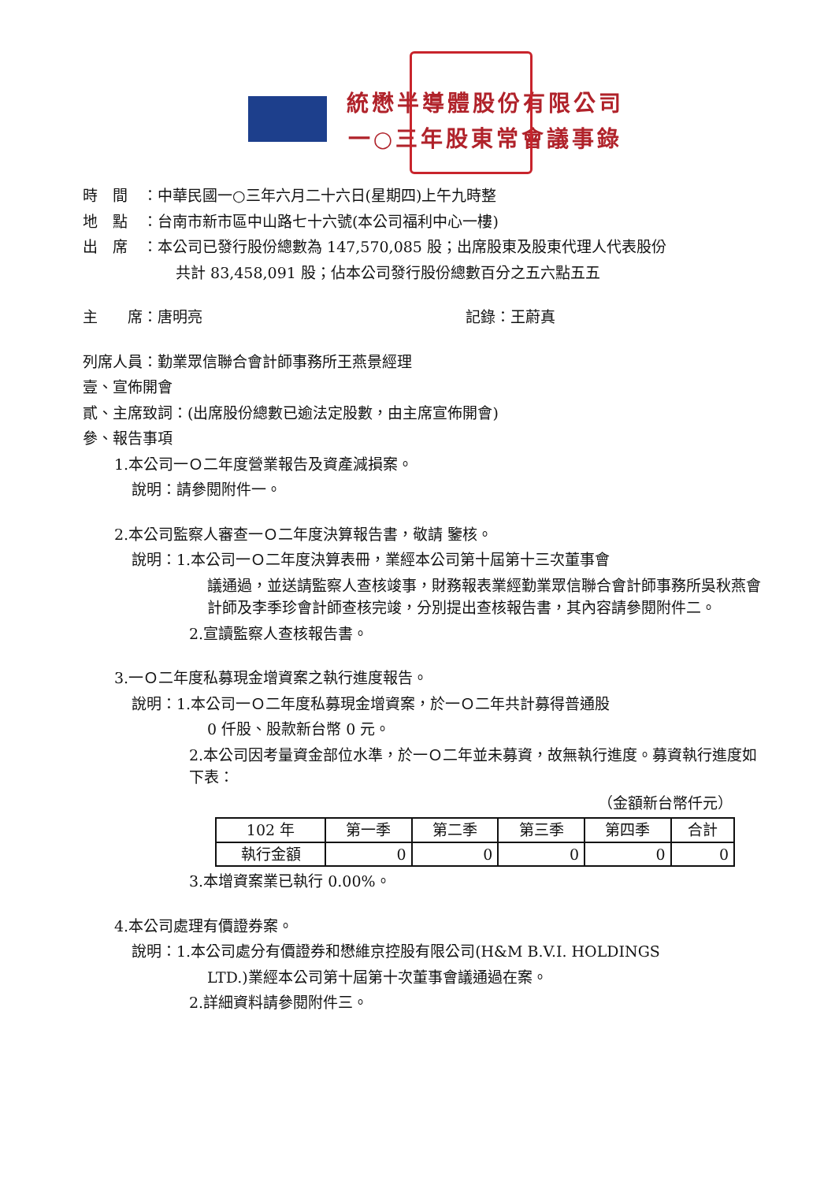統懋半導體股份有限公司
一○三年股東常會議事錄
時　間　：中華民國一○三年六月二十六日(星期四)上午九時整
地　點　：台南市新市區中山路七十六號(本公司福利中心一樓)
出　席　：本公司已發行股份總數為 147,570,085 股；出席股東及股東代理人代表股份
共計 83,458,091 股；佔本公司發行股份總數百分之五六點五五
主　　席：唐明亮 記錄：王蔚真
列席人員：勤業眾信聯合會計師事務所王燕景經理
壹、宣佈開會
貳、主席致詞：(出席股份總數已逾法定股數，由主席宣佈開會)
參、報告事項
1.本公司一Ｏ二年度營業報告及資產減損案。
說明：請參閱附件一。
2.本公司監察人審查一Ｏ二年度決算報告書，敬請 鑒核。
說明：1.本公司一Ｏ二年度決算表冊，業經本公司第十屆第十三次董事會
議通過，並送請監察人查核竣事，財務報表業經勤業眾信聯合會計師事務所吳秋燕會計師及李季珍會計師查核完竣，分別提出查核報告書，其內容請參閱附件二。
2.宣讀監察人查核報告書。
3.一Ｏ二年度私募現金增資案之執行進度報告。
說明：1.本公司一Ｏ二年度私募現金增資案，於一Ｏ二年共計募得普通股
0 仟股、股款新台幣 0 元。
2.本公司因考量資金部位水準，於一Ｏ二年並未募資，故無執行進度。募資執行進度如下表：
（金額新台幣仟元）
| 102 年 | 第一季 | 第二季 | 第三季 | 第四季 | 合計 |
| --- | --- | --- | --- | --- | --- |
| 執行金額 | 0 | 0 | 0 | 0 | 0 |
3.本增資案業已執行 0.00%。
4.本公司處理有價證券案。
說明：1.本公司處分有價證券和懋維京控股有限公司(H&M B.V.I. HOLDINGS
LTD.)業經本公司第十屆第十次董事會議通過在案。
2.詳細資料請參閱附件三。